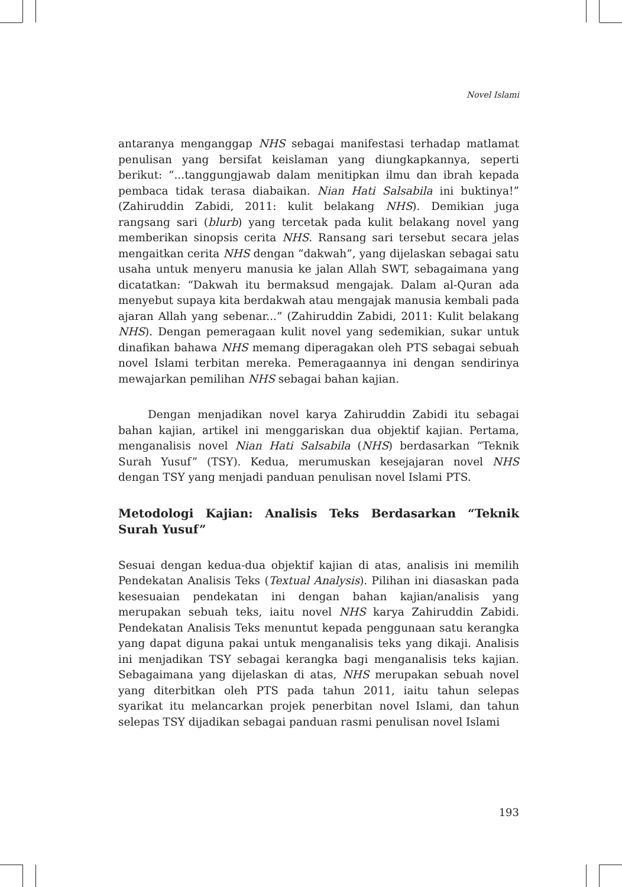Novel Islami
antaranya menganggap NHS sebagai manifestasi terhadap matlamat penulisan yang bersifat keislaman yang diungkapkannya, seperti berikut: “...tanggungjawab dalam menitipkan ilmu dan ibrah kepada pembaca tidak terasa diabaikan. Nian Hati Salsabila ini buktinya!” (Zahiruddin Zabidi, 2011: kulit belakang NHS). Demikian juga rangsang sari (blurb) yang tercetak pada kulit belakang novel yang memberikan sinopsis cerita NHS. Ransang sari tersebut secara jelas mengaitkan cerita NHS dengan “dakwah”, yang dijelaskan sebagai satu usaha untuk menyeru manusia ke jalan Allah SWT, sebagaimana yang dicatatkan: “Dakwah itu bermaksud mengajak. Dalam al-Quran ada menyebut supaya kita berdakwah atau mengajak manusia kembali pada ajaran Allah yang sebenar...” (Zahiruddin Zabidi, 2011: Kulit belakang NHS). Dengan pemeragaan kulit novel yang sedemikian, sukar untuk dinafikan bahawa NHS memang diperagakan oleh PTS sebagai sebuah novel Islami terbitan mereka. Pemeragaannya ini dengan sendirinya mewajarkan pemilihan NHS sebagai bahan kajian.
Dengan menjadikan novel karya Zahiruddin Zabidi itu sebagai bahan kajian, artikel ini menggariskan dua objektif kajian. Pertama, menganalisis novel Nian Hati Salsabila (NHS) berdasarkan “Teknik Surah Yusuf” (TSY). Kedua, merumuskan kesejajaran novel NHS dengan TSY yang menjadi panduan penulisan novel Islami PTS.
Metodologi Kajian: Analisis Teks Berdasarkan “Teknik Surah Yusuf”
Sesuai dengan kedua-dua objektif kajian di atas, analisis ini memilih Pendekatan Analisis Teks (Textual Analysis). Pilihan ini diasaskan pada kesesuaian pendekatan ini dengan bahan kajian/analisis yang merupakan sebuah teks, iaitu novel NHS karya Zahiruddin Zabidi. Pendekatan Analisis Teks menuntut kepada penggunaan satu kerangka yang dapat diguna pakai untuk menganalisis teks yang dikaji. Analisis ini menjadikan TSY sebagai kerangka bagi menganalisis teks kajian. Sebagaimana yang dijelaskan di atas, NHS merupakan sebuah novel yang diterbitkan oleh PTS pada tahun 2011, iaitu tahun selepas syarikat itu melancarkan projek penerbitan novel Islami, dan tahun selepas TSY dijadikan sebagai panduan rasmi penulisan novel Islami
193